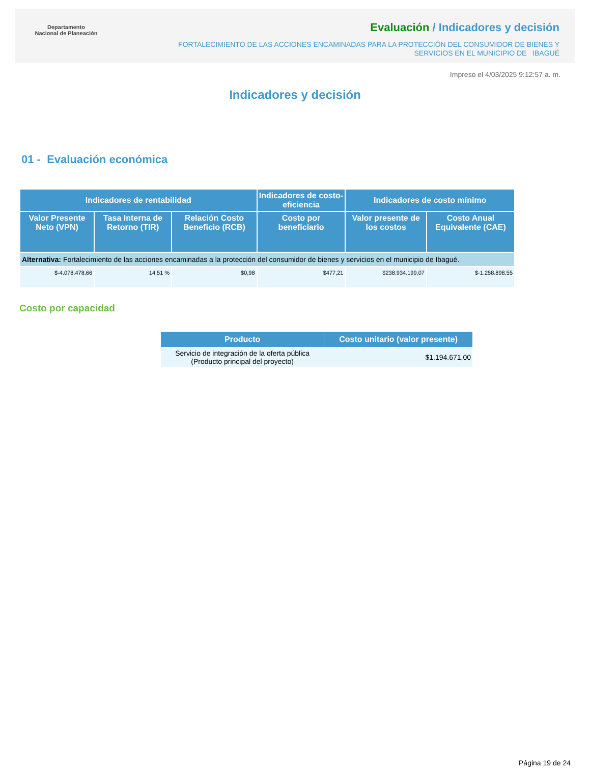Departamento
Nacional de Planeación
Evaluación / Indicadores y decisión
FORTALECIMIENTO DE LAS ACCIONES ENCAMINADAS PARA LA PROTECCIÓN DEL CONSUMIDOR DE BIENES Y
SERVICIOS EN EL MUNICIPIO DE IBAGUÉ
Impreso el 4/03/2025 9:12:57 a. m.
Indicadores y decisión
01 - Evaluación económica
| Indicadores de rentabilidad | | | Indicadores de costo-eficiencia | Indicadores de costo mínimo | |
| --- | --- | --- | --- | --- | --- |
| Valor Presente Neto (VPN) | Tasa Interna de Retorno (TIR) | Relación Costo Beneficio (RCB) | Costo por beneficiario | Valor presente de los costos | Costo Anual Equivalente (CAE) |
| Alternativa: Fortalecimiento de las acciones encaminadas a la protección del consumidor de bienes y servicios en el municipio de Ibagué. | | | | | |
| $-4.078.478,66 | 14,51 % | $0,98 | $477,21 | $238.934.199,07 | $-1.258.898,55 |
Costo por capacidad
| Producto | Costo unitario (valor presente) |
| --- | --- |
| Servicio de integración de la oferta pública (Producto principal del proyecto) | $1.194.671,00 |
Página 19 de 24